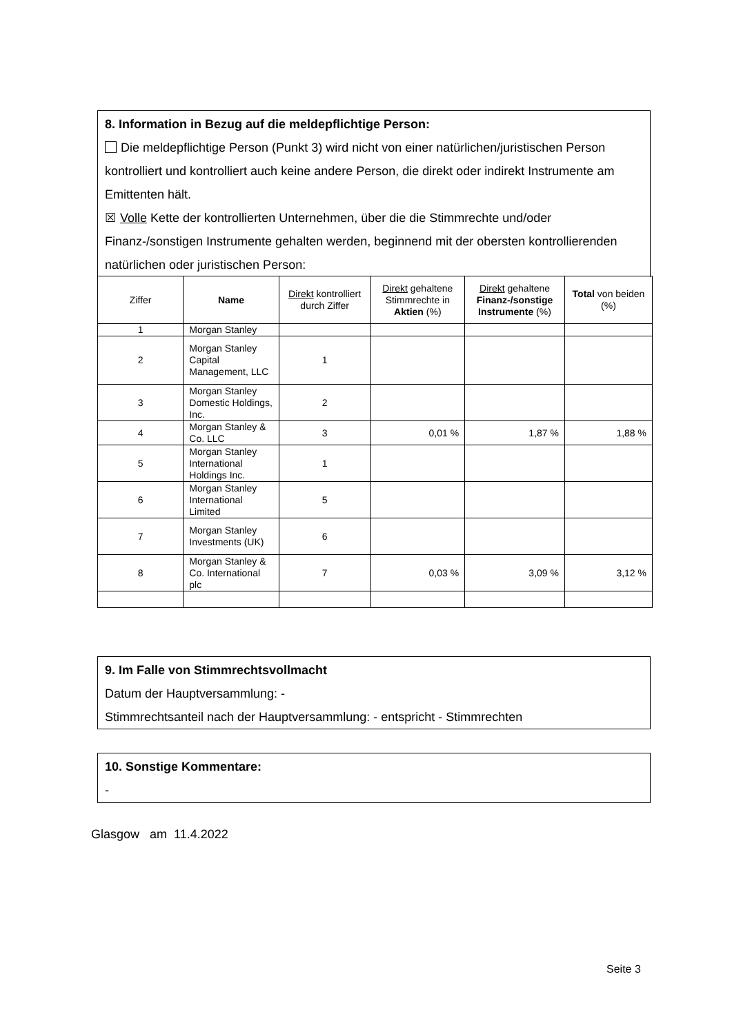8. Information in Bezug auf die meldepflichtige Person:
Die meldepflichtige Person (Punkt 3) wird nicht von einer natürlichen/juristischen Person kontrolliert und kontrolliert auch keine andere Person, die direkt oder indirekt Instrumente am Emittenten hält.
☒ Volle Kette der kontrollierten Unternehmen, über die die Stimmrechte und/oder Finanz-/sonstigen Instrumente gehalten werden, beginnend mit der obersten kontrollierenden natürlichen oder juristischen Person:
| Ziffer | Name | Direkt kontrolliert durch Ziffer | Direkt gehaltene Stimmrechte in Aktien (%) | Direkt gehaltene Finanz-/sonstige Instrumente (%) | Total von beiden (%) |
| --- | --- | --- | --- | --- | --- |
| 1 | Morgan Stanley | | | | |
| 2 | Morgan Stanley Capital Management, LLC | 1 | | | |
| 3 | Morgan Stanley Domestic Holdings, Inc. | 2 | | | |
| 4 | Morgan Stanley & Co. LLC | 3 | 0,01 % | 1,87 % | 1,88 % |
| 5 | Morgan Stanley International Holdings Inc. | 1 | | | |
| 6 | Morgan Stanley International Limited | 5 | | | |
| 7 | Morgan Stanley Investments (UK) | 6 | | | |
| 8 | Morgan Stanley & Co. International plc | 7 | 0,03 % | 3,09 % | 3,12 % |
9. Im Falle von Stimmrechtsvollmacht
Datum der Hauptversammlung: -
Stimmrechtsanteil nach der Hauptversammlung: - entspricht - Stimmrechten
10. Sonstige Kommentare:
-
Glasgow am 11.4.2022
Seite 3